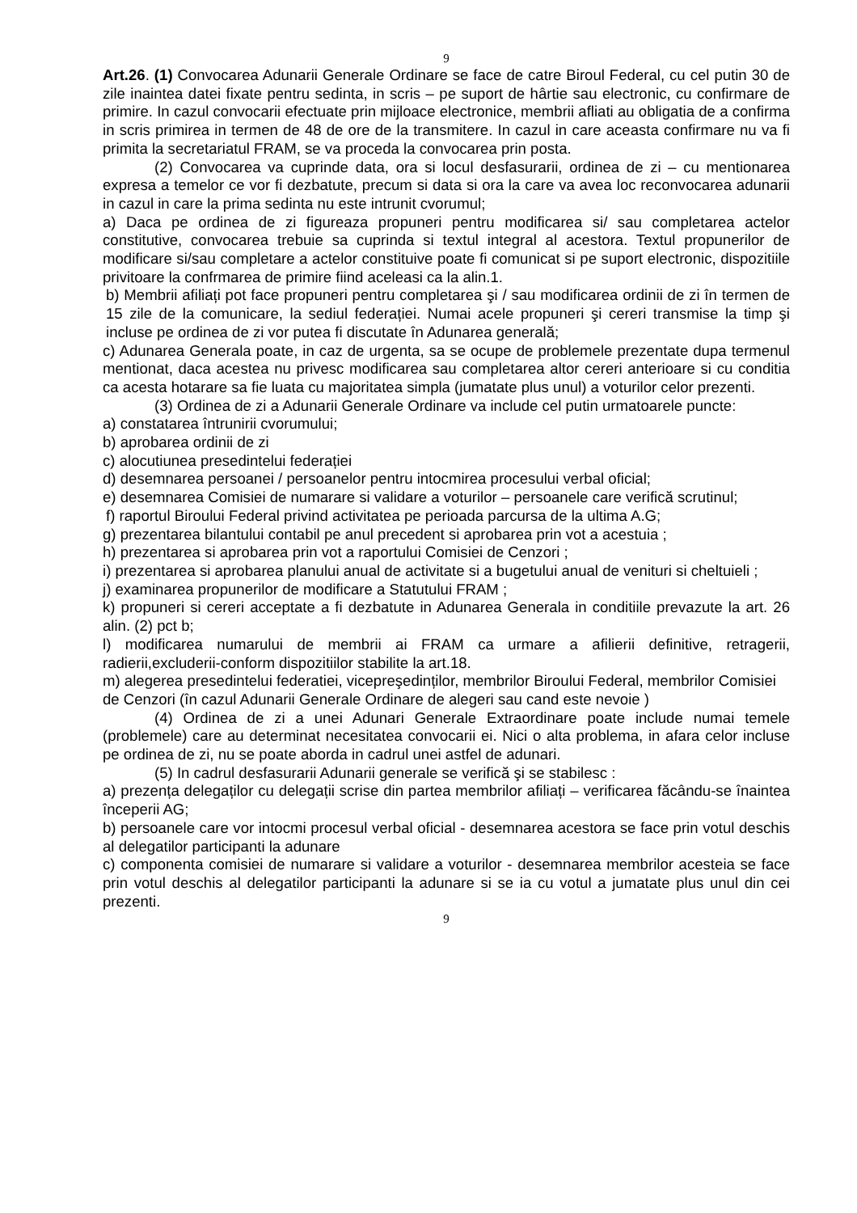9
Art.26. (1) Convocarea Adunarii Generale Ordinare se face de catre Biroul Federal, cu cel putin 30 de zile inaintea datei fixate pentru sedinta, in scris – pe suport de hârtie sau electronic, cu confirmare de primire. In cazul convocarii efectuate prin mijloace electronice, membrii afliati au obligatia de a confirma in scris primirea in termen de 48 de ore de la transmitere. In cazul in care aceasta confirmare nu va fi primita la secretariatul FRAM, se va proceda la convocarea prin posta.
(2) Convocarea va cuprinde data, ora si locul desfasurarii, ordinea de zi – cu mentionarea expresa a temelor ce vor fi dezbatute, precum si data si ora la care va avea loc reconvocarea adunarii in cazul in care la prima sedinta nu este intrunit cvorumul;
a) Daca pe ordinea de zi figureaza propuneri pentru modificarea si/ sau completarea actelor constitutive, convocarea trebuie sa cuprinda si textul integral al acestora. Textul propunerilor de modificare si/sau completare a actelor constituive poate fi comunicat si pe suport electronic, dispozitiile privitoare la confrmarea de primire fiind aceleasi ca la alin.1.
b) Membrii afiliați pot face propuneri pentru completarea şi / sau modificarea ordinii de zi în termen de 15 zile de la comunicare, la sediul federației. Numai acele propuneri şi cereri transmise la timp şi incluse pe ordinea de zi vor putea fi discutate în Adunarea generală;
c) Adunarea Generala poate, in caz de urgenta, sa se ocupe de problemele prezentate dupa termenul mentionat, daca acestea nu privesc modificarea sau completarea altor cereri anterioare si cu conditia ca acesta hotarare sa fie luata cu majoritatea simpla (jumatate plus unul) a voturilor celor prezenti.
(3) Ordinea de zi a Adunarii Generale Ordinare va include cel putin urmatoarele puncte:
a) constatarea întrunirii cvorumului;
b) aprobarea ordinii de zi
c) alocutiunea presedintelui federației
d) desemnarea persoanei / persoanelor pentru intocmirea procesului verbal oficial;
e) desemnarea Comisiei de numarare si validare a voturilor – persoanele care verifică scrutinul;
f) raportul Biroului Federal privind activitatea pe perioada parcursa de la ultima A.G;
g) prezentarea bilantului contabil pe anul precedent si aprobarea prin vot a acestuia ;
h) prezentarea si aprobarea prin vot a raportului Comisiei de Cenzori ;
i) prezentarea si aprobarea planului anual de activitate si a bugetului anual de venituri si cheltuieli ;
j) examinarea propunerilor de modificare a Statutului FRAM ;
k) propuneri si cereri acceptate a fi dezbatute in Adunarea Generala in conditiile prevazute la art. 26 alin. (2) pct b;
l) modificarea numarului de membrii ai FRAM ca urmare a afilierii definitive, retragerii, radierii,excluderii-conform dispozitiilor stabilite la art.18.
m) alegerea presedintelui federatiei, vicepreşedinților, membrilor Biroului Federal, membrilor Comisiei de Cenzori (în cazul Adunarii Generale Ordinare de alegeri sau cand este nevoie )
(4) Ordinea de zi a unei Adunari Generale Extraordinare poate include numai temele (problemele) care au determinat necesitatea convocarii ei. Nici o alta problema, in afara celor incluse pe ordinea de zi, nu se poate aborda in cadrul unei astfel de adunari.
(5) In cadrul desfasurarii Adunarii generale se verifică şi se stabilesc :
a) prezența delegaților cu delegații scrise din partea membrilor afiliați – verificarea făcându-se înaintea începerii AG;
b) persoanele care vor intocmi procesul verbal oficial - desemnarea acestora se face prin votul deschis al delegatilor participanti la adunare
c) componenta comisiei de numarare si validare a voturilor - desemnarea membrilor acesteia se face prin votul deschis al delegatilor participanti la adunare si se ia cu votul a jumatate plus unul din cei prezenti.
9